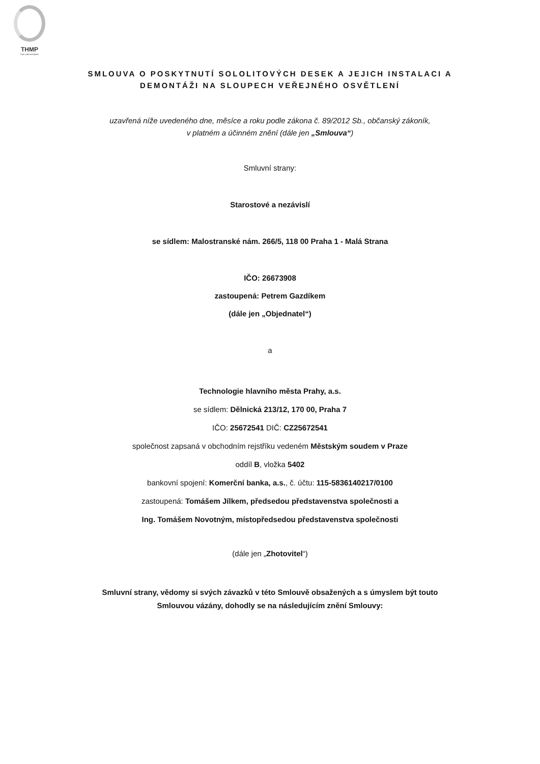THMP
Pulz naší metropole
SMLOUVA O POSKYTNUTÍ SOLOLITOVÝCH DESEK A JEJICH INSTALACI A
DEMONTÁŽI NA SLOUPECH VEŘEJNÉHO OSVĚTLENÍ
uzavřená níže uvedeného dne, měsíce a roku podle zákona č. 89/2012 Sb., občanský zákoník,
v platném a účinném znění (dále jen „Smlouva“)
Smluvní strany:
Starostové a nezávislí
se sídlem: Malostranské nám. 266/5, 118 00 Praha 1 - Malá Strana
IČO: 26673908
zastoupená: Petrem Gazdíkem
(dále jen „Objednatel“)
a
Technologie hlavního města Prahy, a.s.
se sídlem: Dělnická 213/12, 170 00, Praha 7
IČO: 25672541 DIČ: CZ25672541
společnost zapsaná v obchodním rejstříku vedeném Městským soudem v Praze
oddíl B, vložka 5402
bankovní spojení: Komerční banka, a.s., č. účtu: 115-5836140217/0100
zastoupená: Tomášem Jílkem, předsedou představenstva společnosti a
Ing. Tomášem Novotným, místopředsedou představenstva společnosti
(dále jen „Zhotovitel“)
Smluvní strany, vědomy si svých závazků v této Smlouvě obsažených a s úmyslem být touto
Smlouvou vázány, dohodly se na následujícím znění Smlouvy: